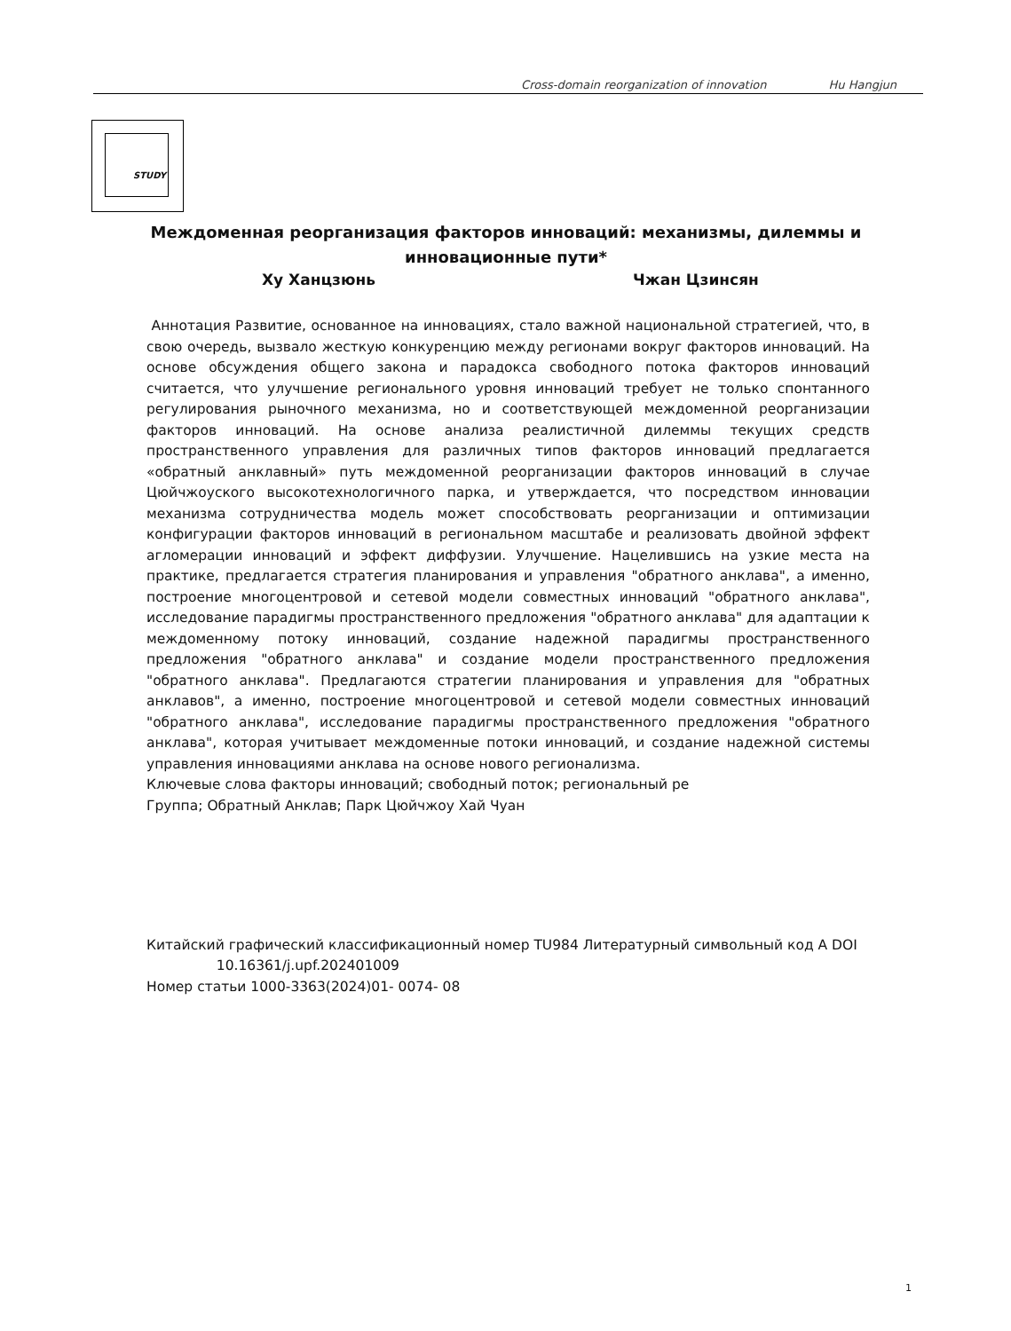Cross-domain reorganization of innovation Hu Hangjun
STUDY
Междоменная реорганизация факторов инноваций: механизмы, дилеммы и инновационные пути*
Ху Ханцзюнь Чжан Цзинсян
Аннотация Развитие, основанное на инновациях, стало важной национальной стратегией, что, в свою очередь, вызвало жесткую конкуренцию между регионами вокруг факторов инноваций. На основе обсуждения общего закона и парадокса свободного потока факторов инноваций считается, что улучшение регионального уровня инноваций требует не только спонтанного регулирования рыночного механизма, но и соответствующей междоменной реорганизации факторов инноваций. На основе анализа реалистичной дилеммы текущих средств пространственного управления для различных типов факторов инноваций предлагается «обратный анклавный» путь междоменной реорганизации факторов инноваций в случае Цюйчжоуского высокотехнологичного парка, и утверждается, что посредством инновации механизма сотрудничества модель может способствовать реорганизации и оптимизации конфигурации факторов инноваций в региональном масштабе и реализовать двойной эффект агломерации инноваций и эффект диффузии. Улучшение. Нацелившись на узкие места на практике, предлагается стратегия планирования и управления "обратного анклава", а именно, построение многоцентровой и сетевой модели совместных инноваций "обратного анклава", исследование парадигмы пространственного предложения "обратного анклава" для адаптации к междоменному потоку инноваций, создание надежной парадигмы пространственного предложения "обратного анклава" и создание модели пространственного предложения "обратного анклава". Предлагаются стратегии планирования и управления для "обратных анклавов", а именно, построение многоцентровой и сетевой модели совместных инноваций "обратного анклава", исследование парадигмы пространственного предложения "обратного анклава", которая учитывает междоменные потоки инноваций, и создание надежной системы управления инновациями анклава на основе нового регионализма.
Ключевые слова факторы инноваций; свободный поток; региональный ре
Группа; Обратный Анклав; Парк Цюйчжоу Хай Чуан
Китайский графический классификационный номер TU984 Литературный символьный код A DOI
10.16361/j.upf.202401009
Номер статьи 1000-3363(2024)01- 0074- 08
1